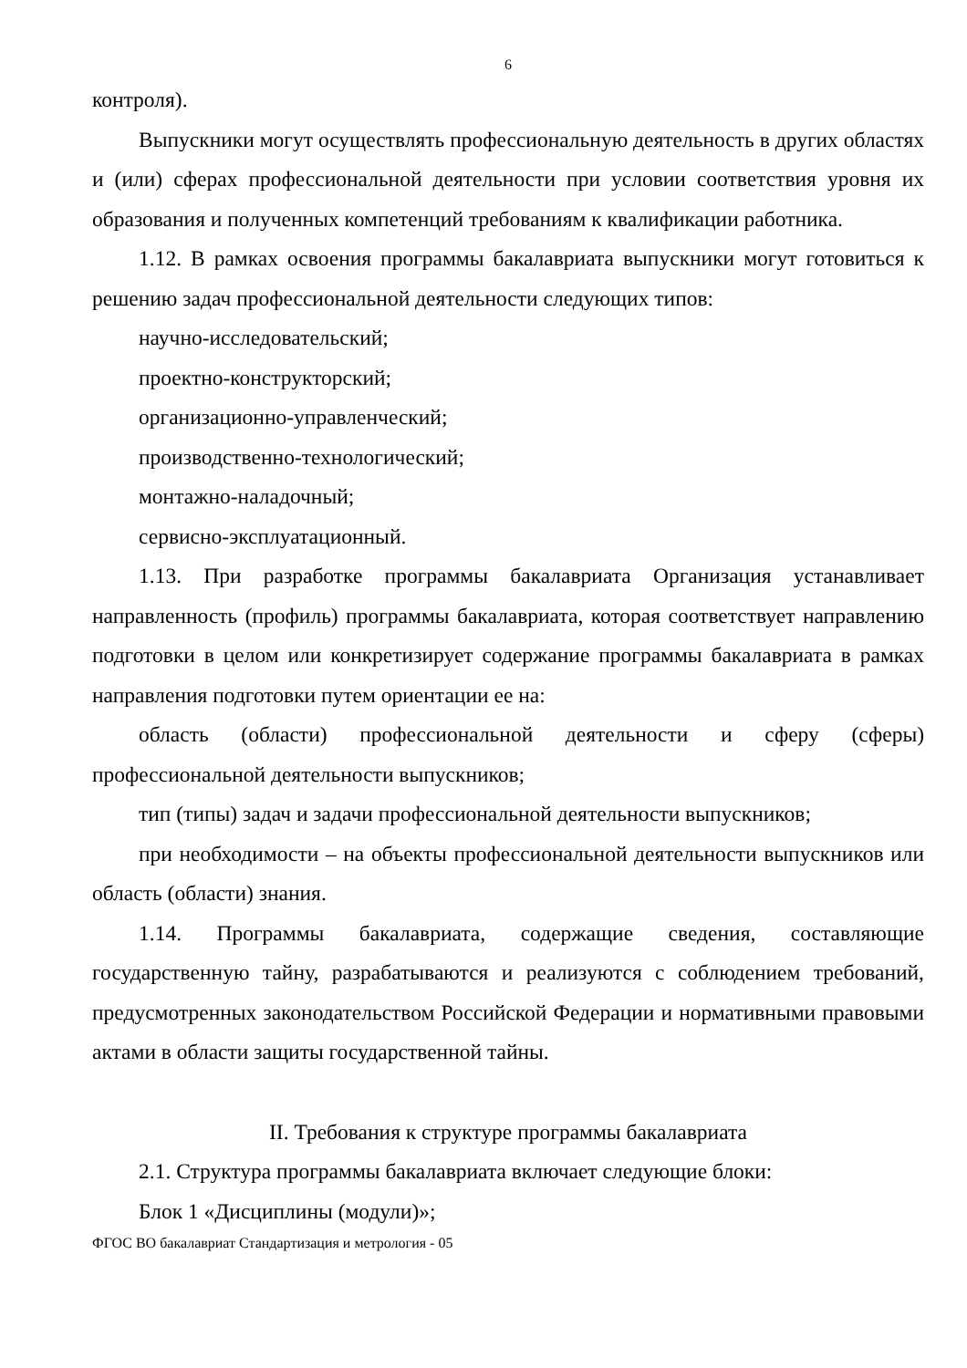6
контроля).
Выпускники могут осуществлять профессиональную деятельность в других областях и (или) сферах профессиональной деятельности при условии соответствия уровня их образования и полученных компетенций требованиям к квалификации работника.
1.12. В рамках освоения программы бакалавриата выпускники могут готовиться к решению задач профессиональной деятельности следующих типов:
научно-исследовательский;
проектно-конструкторский;
организационно-управленческий;
производственно-технологический;
монтажно-наладочный;
сервисно-эксплуатационный.
1.13. При разработке программы бакалавриата Организация устанавливает направленность (профиль) программы бакалавриата, которая соответствует направлению подготовки в целом или конкретизирует содержание программы бакалавриата в рамках направления подготовки путем ориентации ее на:
область (области) профессиональной деятельности и сферу (сферы) профессиональной деятельности выпускников;
тип (типы) задач и задачи профессиональной деятельности выпускников;
при необходимости – на объекты профессиональной деятельности выпускников или область (области) знания.
1.14. Программы бакалавриата, содержащие сведения, составляющие государственную тайну, разрабатываются и реализуются с соблюдением требований, предусмотренных законодательством Российской Федерации и нормативными правовыми актами в области защиты государственной тайны.
II. Требования к структуре программы бакалавриата
2.1. Структура программы бакалавриата включает следующие блоки:
Блок 1 «Дисциплины (модули)»;
ФГОС ВО бакалавриат Стандартизация и метрология - 05